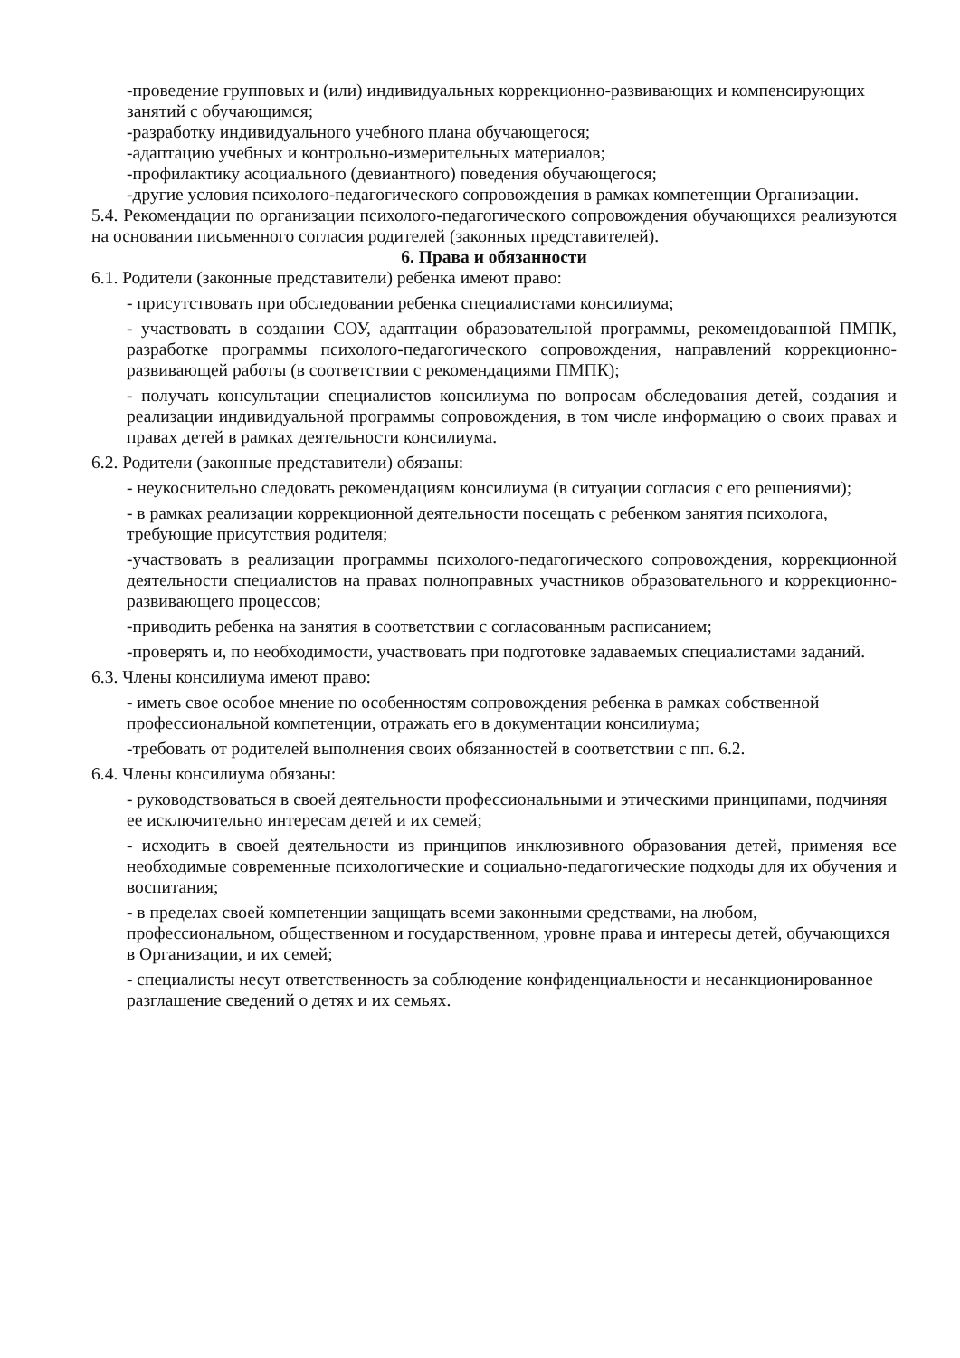-проведение групповых и (или) индивидуальных коррекционно-развивающих и компенсирующих занятий с обучающимся;
-разработку индивидуального учебного плана обучающегося;
-адаптацию учебных и контрольно-измерительных материалов;
-профилактику асоциального (девиантного) поведения обучающегося;
-другие условия психолого-педагогического сопровождения в рамках компетенции Организации.
5.4. Рекомендации по организации психолого-педагогического сопровождения обучающихся реализуются на основании письменного согласия родителей (законных представителей).
6. Права и обязанности
6.1. Родители (законные представители) ребенка имеют право:
- присутствовать при обследовании ребенка специалистами консилиума;
- участвовать в создании СОУ, адаптации образовательной программы, рекомендованной ПМПК, разработке программы психолого-педагогического сопровождения, направлений коррекционно-развивающей работы (в соответствии с рекомендациями ПМПК);
- получать консультации специалистов консилиума по вопросам обследования детей, создания и реализации индивидуальной программы сопровождения, в том числе информацию о своих правах и правах детей в рамках деятельности консилиума.
6.2. Родители (законные представители) обязаны:
- неукоснительно следовать рекомендациям консилиума (в ситуации согласия с его решениями);
- в рамках реализации коррекционной деятельности посещать с ребенком занятия психолога, требующие присутствия родителя;
-участвовать в реализации программы психолого-педагогического сопровождения, коррекционной деятельности специалистов на правах полноправных участников образовательного и коррекционно-развивающего процессов;
-приводить ребенка на занятия в соответствии с согласованным расписанием;
-проверять и, по необходимости, участвовать при подготовке задаваемых специалистами заданий.
6.3. Члены консилиума имеют право:
- иметь свое особое мнение по особенностям сопровождения ребенка в рамках собственной профессиональной компетенции, отражать его в документации консилиума;
-требовать от родителей выполнения своих обязанностей в соответствии с пп. 6.2.
6.4. Члены консилиума обязаны:
- руководствоваться в своей деятельности профессиональными и этическими принципами, подчиняя ее исключительно интересам детей и их семей;
- исходить в своей деятельности из принципов инклюзивного образования детей, применяя все необходимые современные психологические и социально-педагогические подходы для их обучения и воспитания;
- в пределах своей компетенции защищать всеми законными средствами, на любом, профессиональном, общественном и государственном, уровне права и интересы детей, обучающихся в Организации, и их семей;
- специалисты несут ответственность за соблюдение конфиденциальности и несанкционированное разглашение сведений о детях и их семьях.